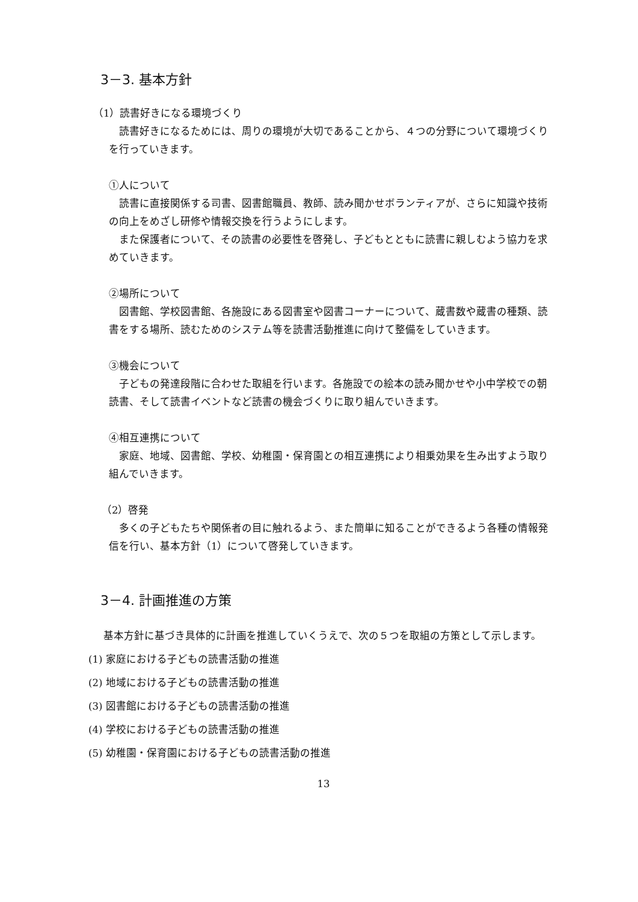3－3. 基本方針
（1）読書好きになる環境づくり
　読書好きになるためには、周りの環境が大切であることから、４つの分野について環境づくりを行っていきます。
①人について
　読書に直接関係する司書、図書館職員、教師、読み聞かせボランティアが、さらに知識や技術の向上をめざし研修や情報交換を行うようにします。
　また保護者について、その読書の必要性を啓発し、子どもとともに読書に親しむよう協力を求めていきます。
②場所について
　図書館、学校図書館、各施設にある図書室や図書コーナーについて、蔵書数や蔵書の種類、読書をする場所、読むためのシステム等を読書活動推進に向けて整備をしていきます。
③機会について
　子どもの発達段階に合わせた取組を行います。各施設での絵本の読み聞かせや小中学校での朝読書、そして読書イベントなど読書の機会づくりに取り組んでいきます。
④相互連携について
　家庭、地域、図書館、学校、幼稚園・保育園との相互連携により相乗効果を生み出すよう取り組んでいきます。
（2）啓発
　多くの子どもたちや関係者の目に触れるよう、また簡単に知ることができるよう各種の情報発信を行い、基本方針（1）について啓発していきます。
3－4. 計画推進の方策
　基本方針に基づき具体的に計画を推進していくうえで、次の５つを取組の方策として示します。
(1) 家庭における子どもの読書活動の推進
(2) 地域における子どもの読書活動の推進
(3) 図書館における子どもの読書活動の推進
(4) 学校における子どもの読書活動の推進
(5) 幼稚園・保育園における子どもの読書活動の推進
13